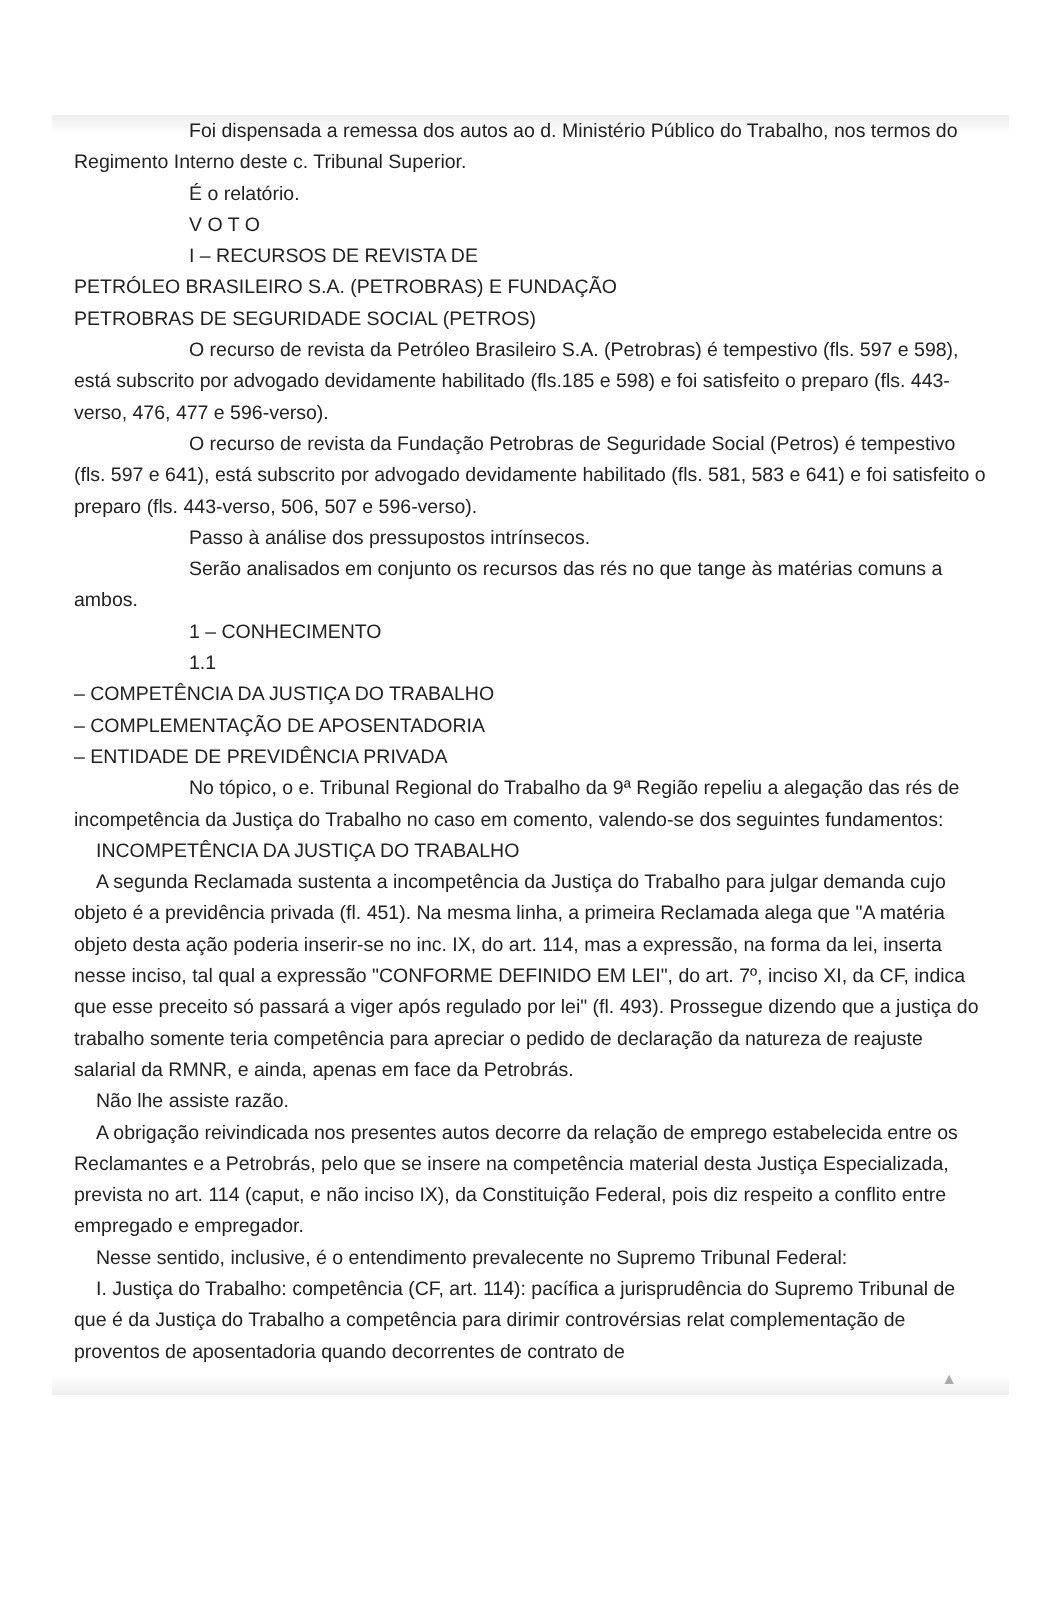Foi dispensada a remessa dos autos ao d. Ministério Público do Trabalho, nos termos do Regimento Interno deste c. Tribunal Superior.
É o relatório.
V O T O
I – RECURSOS DE REVISTA DE
PETRÓLEO BRASILEIRO S.A. (PETROBRAS) E FUNDAÇÃO
PETROBRAS DE SEGURIDADE SOCIAL (PETROS)
O recurso de revista da Petróleo Brasileiro S.A. (Petrobras) é tempestivo (fls. 597 e 598), está subscrito por advogado devidamente habilitado (fls.185 e 598) e foi satisfeito o preparo (fls. 443-verso, 476, 477 e 596-verso).
O recurso de revista da Fundação Petrobras de Seguridade Social (Petros) é tempestivo (fls. 597 e 641), está subscrito por advogado devidamente habilitado (fls. 581, 583 e 641) e foi satisfeito o preparo (fls. 443-verso, 506, 507 e 596-verso).
Passo à análise dos pressupostos intrínsecos.
Serão analisados em conjunto os recursos das rés no que tange às matérias comuns a ambos.
1 – CONHECIMENTO
1.1
– COMPETÊNCIA DA JUSTIÇA DO TRABALHO
– COMPLEMENTAÇÃO DE APOSENTADORIA
– ENTIDADE DE PREVIDÊNCIA PRIVADA
No tópico, o e. Tribunal Regional do Trabalho da 9ª Região repeliu a alegação das rés de incompetência da Justiça do Trabalho no caso em comento, valendo-se dos seguintes fundamentos:
INCOMPETÊNCIA DA JUSTIÇA DO TRABALHO
A segunda Reclamada sustenta a incompetência da Justiça do Trabalho para julgar demanda cujo objeto é a previdência privada (fl. 451). Na mesma linha, a primeira Reclamada alega que "A matéria objeto desta ação poderia inserir-se no inc. IX, do art. 114, mas a expressão, na forma da lei, inserta nesse inciso, tal qual a expressão "CONFORME DEFINIDO EM LEI", do art. 7º, inciso XI, da CF, indica que esse preceito só passará a viger após regulado por lei" (fl. 493). Prossegue dizendo que a justiça do trabalho somente teria competência para apreciar o pedido de declaração da natureza de reajuste salarial da RMNR, e ainda, apenas em face da Petrobrás.
Não lhe assiste razão.
A obrigação reivindicada nos presentes autos decorre da relação de emprego estabelecida entre os Reclamantes e a Petrobrás, pelo que se insere na competência material desta Justiça Especializada, prevista no art. 114 (caput, e não inciso IX), da Constituição Federal, pois diz respeito a conflito entre empregado e empregador.
Nesse sentido, inclusive, é o entendimento prevalecente no Supremo Tribunal Federal:
I. Justiça do Trabalho: competência (CF, art. 114): pacífica a jurisprudência do Supremo Tribunal de que é da Justiça do Trabalho a competência para dirimir controvérsias relat complementação de proventos de aposentadoria quando decorrentes de contrato de
▲